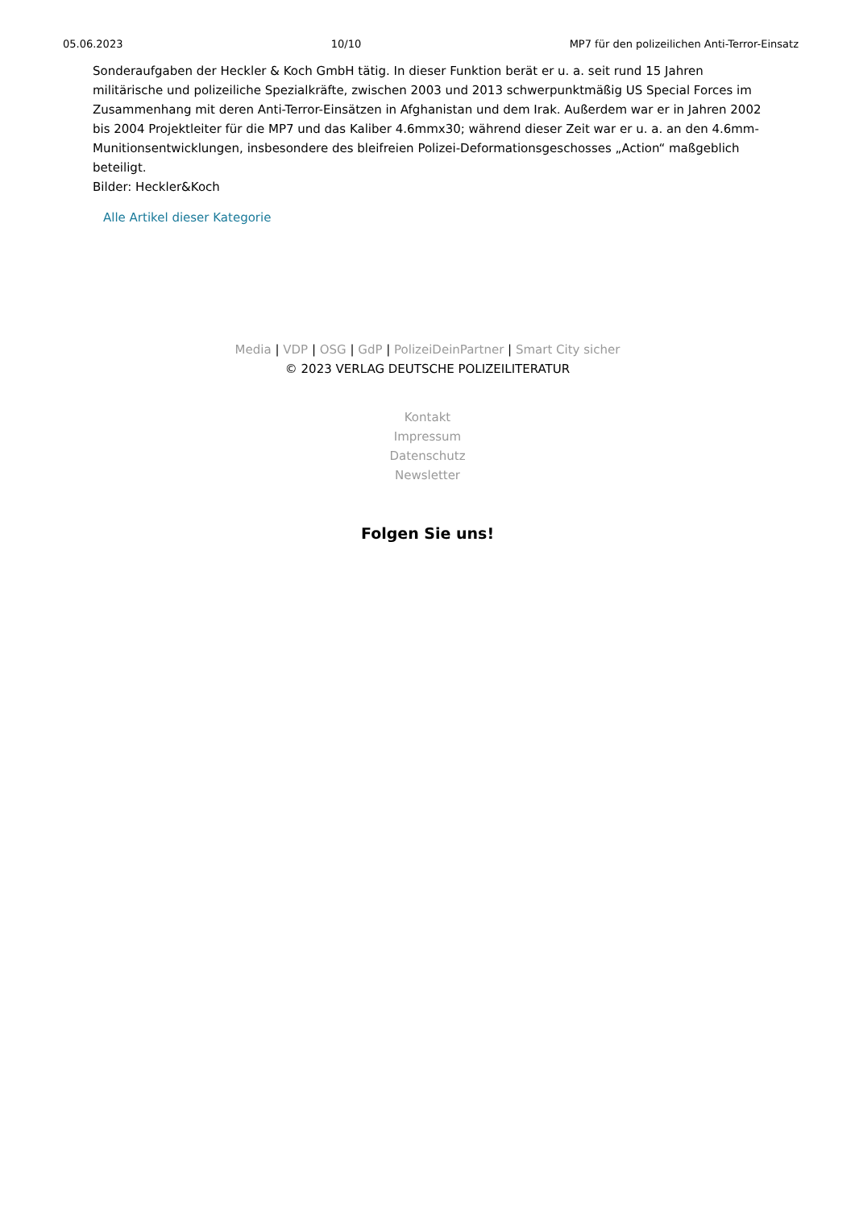05.06.2023 10/10 MP7 für den polizeilichen Anti-Terror-Einsatz
Sonderaufgaben der Heckler & Koch GmbH tätig. In dieser Funktion berät er u. a. seit rund 15 Jahren militärische und polizeiliche Spezialkräfte, zwischen 2003 und 2013 schwerpunktmäßig US Special Forces im Zusammenhang mit deren Anti-Terror-Einsätzen in Afghanistan und dem Irak. Außerdem war er in Jahren 2002 bis 2004 Projektleiter für die MP7 und das Kaliber 4.6mmx30; während dieser Zeit war er u. a. an den 4.6mm-Munitionsentwicklungen, insbesondere des bleifreien Polizei-Deformationsgeschosses „Action“ maßgeblich beteiligt.
Bilder: Heckler&Koch
Alle Artikel dieser Kategorie
Media | VDP | OSG | GdP | PolizeiDeinPartner | Smart City sicher
© 2023 VERLAG DEUTSCHE POLIZEILITERATUR
Kontakt
Impressum
Datenschutz
Newsletter
Folgen Sie uns!